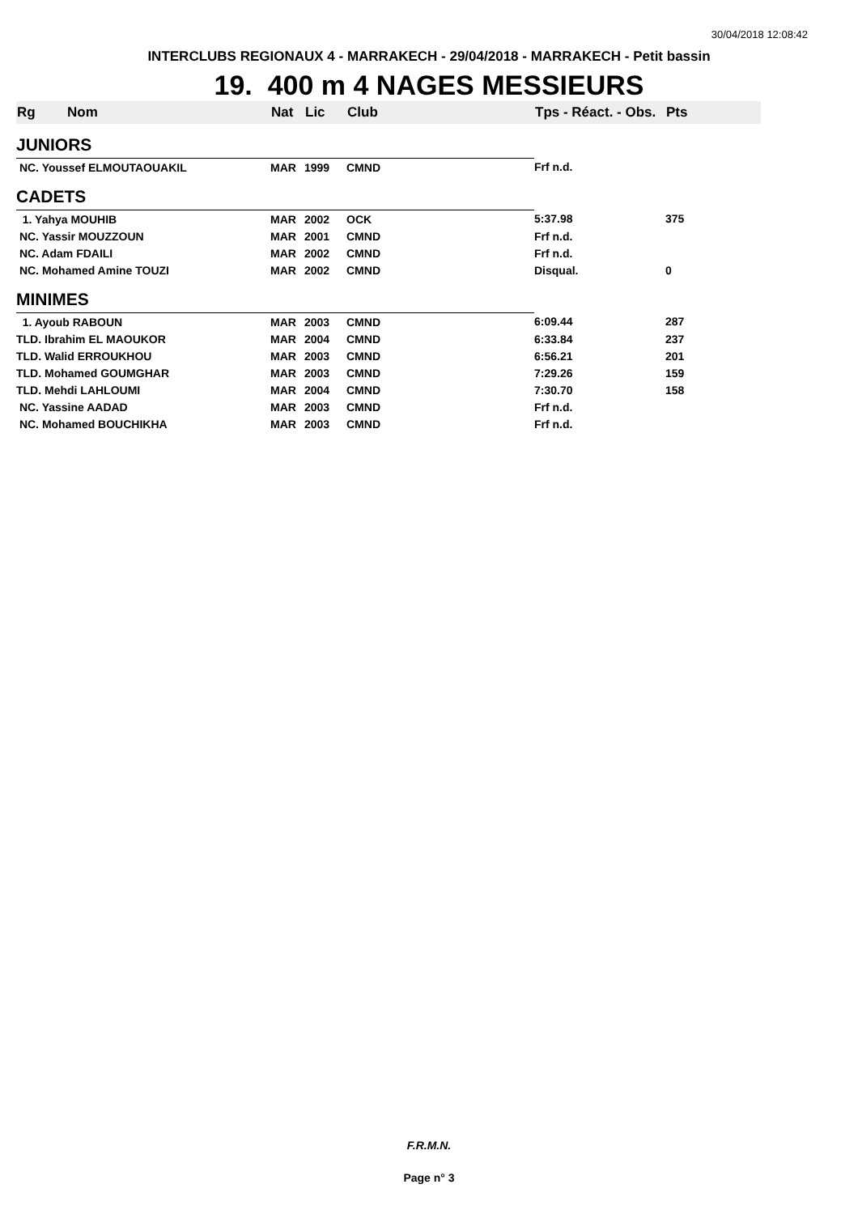30/04/2018 12:08:42
INTERCLUBS REGIONAUX 4 - MARRAKECH - 29/04/2018 - MARRAKECH - Petit bassin
19. 400 m 4 NAGES MESSIEURS
| Rg | Nom | Nat | Lic | Club | Tps - Réact. - Obs. | Pts |
| --- | --- | --- | --- | --- | --- | --- |
| JUNIORS | | | | | | |
| NC. Youssef ELMOUTAOUAKIL | | MAR | 1999 | CMND | Frf n.d. | |
| CADETS | | | | | | |
| 1. Yahya MOUHIB | | MAR | 2002 | OCK | 5:37.98 | 375 |
| NC. Yassir MOUZZOUN | | MAR | 2001 | CMND | Frf n.d. | |
| NC. Adam FDAILI | | MAR | 2002 | CMND | Frf n.d. | |
| NC. Mohamed Amine TOUZI | | MAR | 2002 | CMND | Disqual. | 0 |
| MINIMES | | | | | | |
| 1. Ayoub RABOUN | | MAR | 2003 | CMND | 6:09.44 | 287 |
| TLD. Ibrahim EL MAOUKOR | | MAR | 2004 | CMND | 6:33.84 | 237 |
| TLD. Walid ERROUKHOU | | MAR | 2003 | CMND | 6:56.21 | 201 |
| TLD. Mohamed GOUMGHAR | | MAR | 2003 | CMND | 7:29.26 | 159 |
| TLD. Mehdi LAHLOUMI | | MAR | 2004 | CMND | 7:30.70 | 158 |
| NC. Yassine AADAD | | MAR | 2003 | CMND | Frf n.d. | |
| NC. Mohamed BOUCHIKHA | | MAR | 2003 | CMND | Frf n.d. | |
F.R.M.N.
Page n° 3